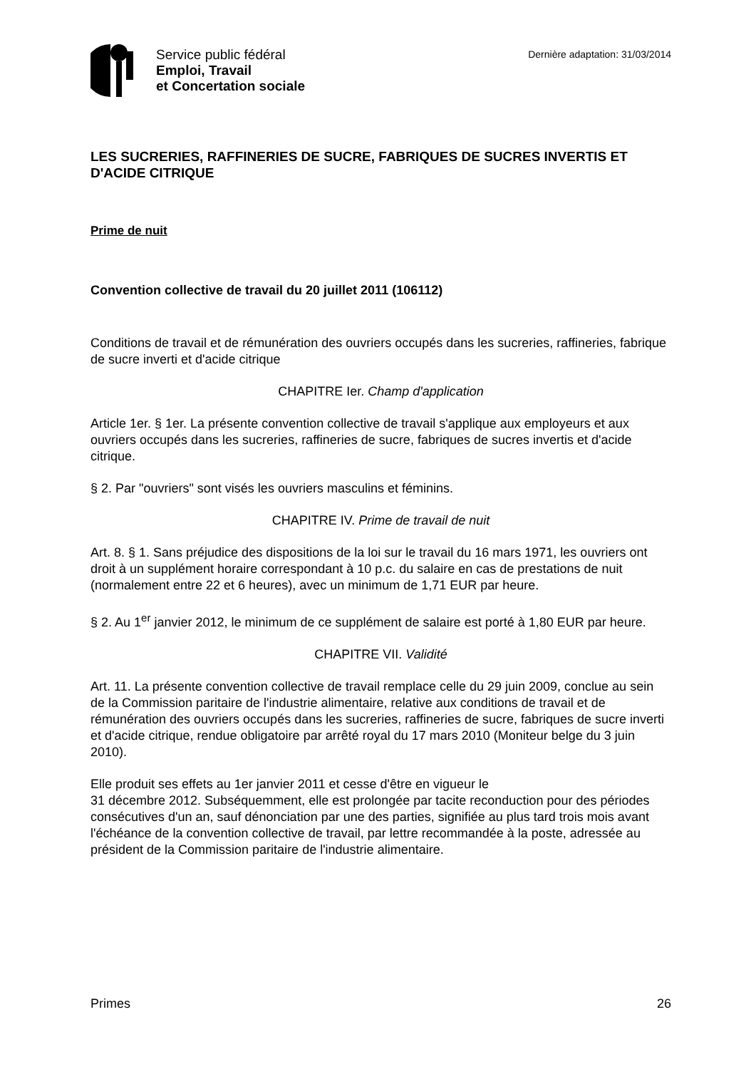Service public fédéral
Emploi, Travail
et Concertation sociale
Dernière adaptation: 31/03/2014
LES SUCRERIES, RAFFINERIES DE SUCRE, FABRIQUES DE SUCRES INVERTIS ET D'ACIDE CITRIQUE
Prime de nuit
Convention collective de travail du 20 juillet 2011 (106112)
Conditions de travail et de rémunération des ouvriers occupés dans les sucreries, raffineries, fabrique de sucre inverti et d'acide citrique
CHAPITRE Ier. Champ d'application
Article 1er. § 1er. La présente convention collective de travail s'applique aux employeurs et aux ouvriers occupés dans les sucreries, raffineries de sucre, fabriques de sucres invertis et d'acide citrique.
§ 2. Par "ouvriers" sont visés les ouvriers masculins et féminins.
CHAPITRE IV. Prime de travail de nuit
Art. 8. § 1. Sans préjudice des dispositions de la loi sur le travail du 16 mars 1971, les ouvriers ont droit à un supplément horaire correspondant à 10 p.c. du salaire en cas de prestations de nuit (normalement entre 22 et 6 heures), avec un minimum de 1,71 EUR par heure.
§ 2. Au 1<sup>er</sup> janvier 2012, le minimum de ce supplément de salaire est porté à 1,80 EUR par heure.
CHAPITRE VII. Validité
Art. 11. La présente convention collective de travail remplace celle du 29 juin 2009, conclue au sein de la Commission paritaire de l'industrie alimentaire, relative aux conditions de travail et de rémunération des ouvriers occupés dans les sucreries, raffineries de sucre, fabriques de sucre inverti et d'acide citrique, rendue obligatoire par arrêté royal du 17 mars 2010 (Moniteur belge du 3 juin 2010).
Elle produit ses effets au 1er janvier 2011 et cesse d'être en vigueur le
31 décembre 2012. Subséquemment, elle est prolongée par tacite reconduction pour des périodes consécutives d'un an, sauf dénonciation par une des parties, signifiée au plus tard trois mois avant l'échéance de la convention collective de travail, par lettre recommandée à la poste, adressée au président de la Commission paritaire de l'industrie alimentaire.
Primes 26